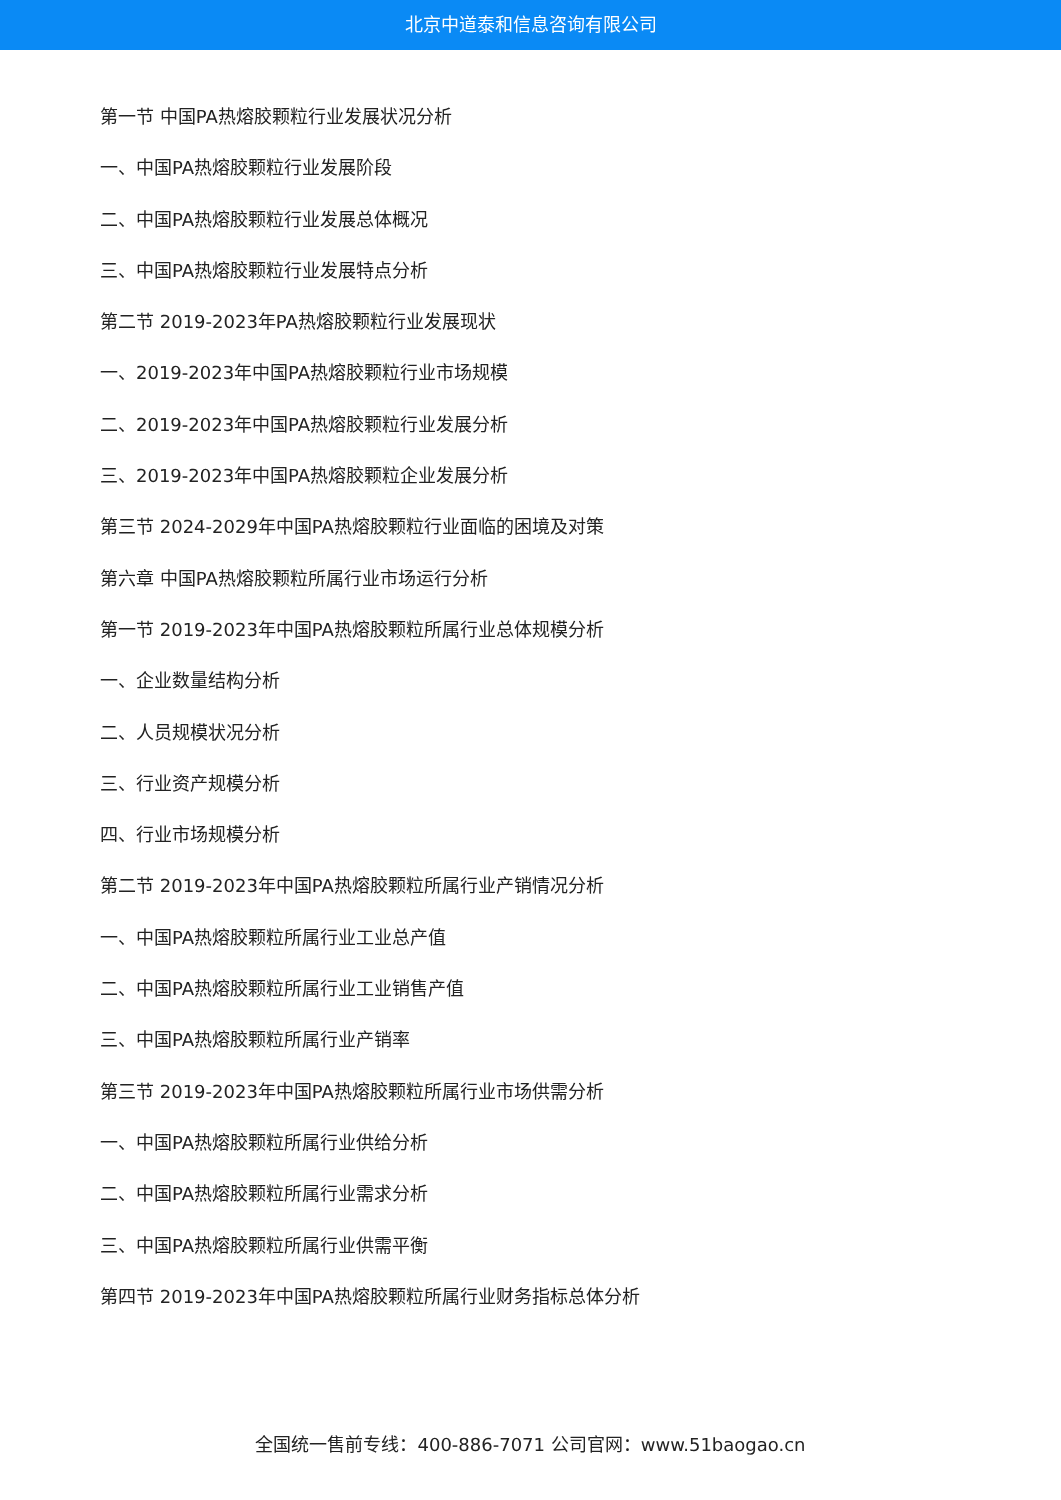北京中道泰和信息咨询有限公司
第一节 中国PA热熔胶颗粒行业发展状况分析
一、中国PA热熔胶颗粒行业发展阶段
二、中国PA热熔胶颗粒行业发展总体概况
三、中国PA热熔胶颗粒行业发展特点分析
第二节 2019-2023年PA热熔胶颗粒行业发展现状
一、2019-2023年中国PA热熔胶颗粒行业市场规模
二、2019-2023年中国PA热熔胶颗粒行业发展分析
三、2019-2023年中国PA热熔胶颗粒企业发展分析
第三节 2024-2029年中国PA热熔胶颗粒行业面临的困境及对策
第六章 中国PA热熔胶颗粒所属行业市场运行分析
第一节 2019-2023年中国PA热熔胶颗粒所属行业总体规模分析
一、企业数量结构分析
二、人员规模状况分析
三、行业资产规模分析
四、行业市场规模分析
第二节 2019-2023年中国PA热熔胶颗粒所属行业产销情况分析
一、中国PA热熔胶颗粒所属行业工业总产值
二、中国PA热熔胶颗粒所属行业工业销售产值
三、中国PA热熔胶颗粒所属行业产销率
第三节 2019-2023年中国PA热熔胶颗粒所属行业市场供需分析
一、中国PA热熔胶颗粒所属行业供给分析
二、中国PA热熔胶颗粒所属行业需求分析
三、中国PA热熔胶颗粒所属行业供需平衡
第四节 2019-2023年中国PA热熔胶颗粒所属行业财务指标总体分析
全国统一售前专线：400-886-7071 公司官网：www.51baogao.cn